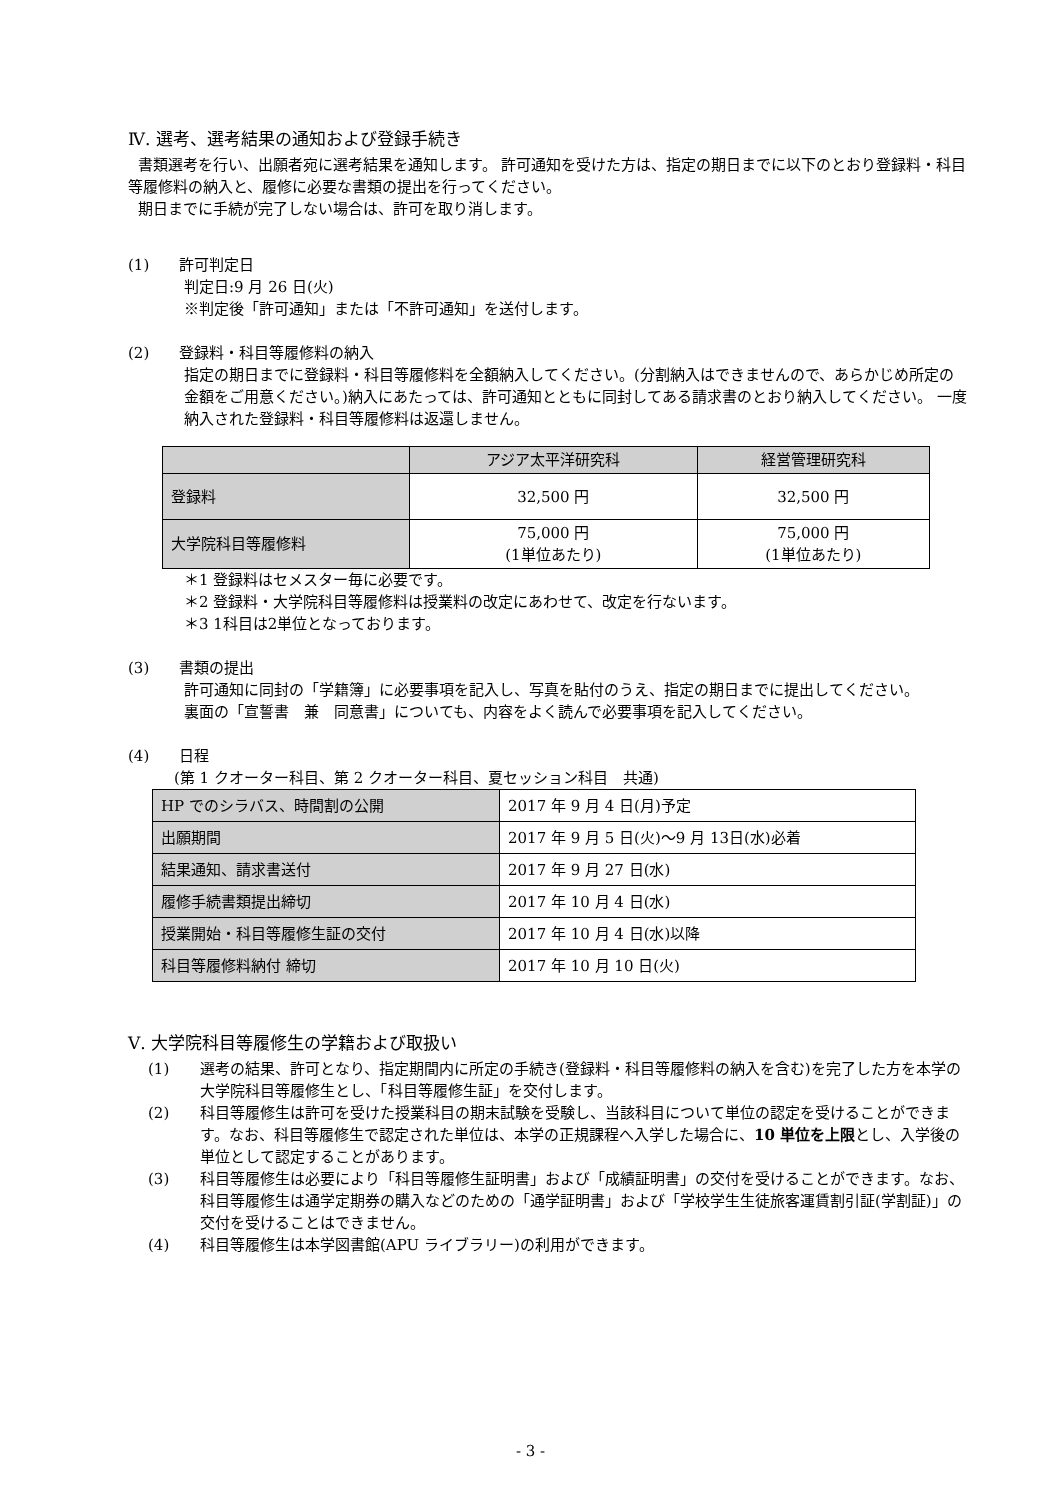Ⅳ. 選考、選考結果の通知および登録手続き
書類選考を行い、出願者宛に選考結果を通知します。 許可通知を受けた方は、指定の期日までに以下のとおり登録料・科目等履修料の納入と、履修に必要な書類の提出を行ってください。
期日までに手続が完了しない場合は、許可を取り消します。
(1)　　許可判定日
判定日:9 月 26 日(火)
※判定後「許可通知」または「不許可通知」を送付します。
(2)　　登録料・科目等履修料の納入
指定の期日までに登録料・科目等履修料を全額納入してください。(分割納入はできませんので、あらかじめ所定の金額をご用意ください。)納入にあたっては、許可通知とともに同封してある請求書のとおり納入してください。 一度納入された登録料・科目等履修料は返還しません。
| | アジア太平洋研究科 | 経営管理研究科 |
| --- | --- | --- |
| 登録料 | 32,500 円 | 32,500 円 |
| 大学院科目等履修料 | 75,000 円 (1単位あたり) | 75,000 円 (1単位あたり) |
＊1 登録料はセメスター毎に必要です。
＊2 登録料・大学院科目等履修料は授業料の改定にあわせて、改定を行ないます。
＊3 1科目は2単位となっております。
(3)　　書類の提出
許可通知に同封の「学籍簿」に必要事項を記入し、写真を貼付のうえ、指定の期日までに提出してください。
裏面の「宣誓書　兼　同意書」についても、内容をよく読んで必要事項を記入してください。
(4)　　日程
(第 1 クオーター科目、第 2 クオーター科目、夏セッション科目　共通)
| HP でのシラバス、時間割の公開 | 2017 年 9 月 4 日(月)予定 |
| 出願期間 | 2017 年 9 月 5 日(火)～9 月 13日(水)必着 |
| 結果通知、請求書送付 | 2017 年 9 月 27 日(水) |
| 履修手続書類提出締切 | 2017 年 10 月 4 日(水) |
| 授業開始・科目等履修生証の交付 | 2017 年 10 月 4 日(水)以降 |
| 科目等履修料納付 締切 | 2017 年 10 月 10 日(火) |
Ⅴ. 大学院科目等履修生の学籍および取扱い
(1) 選考の結果、許可となり、指定期間内に所定の手続き(登録料・科目等履修料の納入を含む)を完了した方を本学の大学院科目等履修生とし、「科目等履修生証」を交付します。
(2) 科目等履修生は許可を受けた授業科目の期末試験を受験し、当該科目について単位の認定を受けることができます。なお、科目等履修生で認定された単位は、本学の正規課程へ入学した場合に、10 単位を上限とし、入学後の単位として認定することがあります。
(3) 科目等履修生は必要により「科目等履修生証明書」および「成績証明書」の交付を受けることができます。なお、科目等履修生は通学定期券の購入などのための「通学証明書」および「学校学生生徒旅客運賃割引証(学割証)」の交付を受けることはできません。
(4) 科目等履修生は本学図書館(APU ライブラリー)の利用ができます。
- 3 -